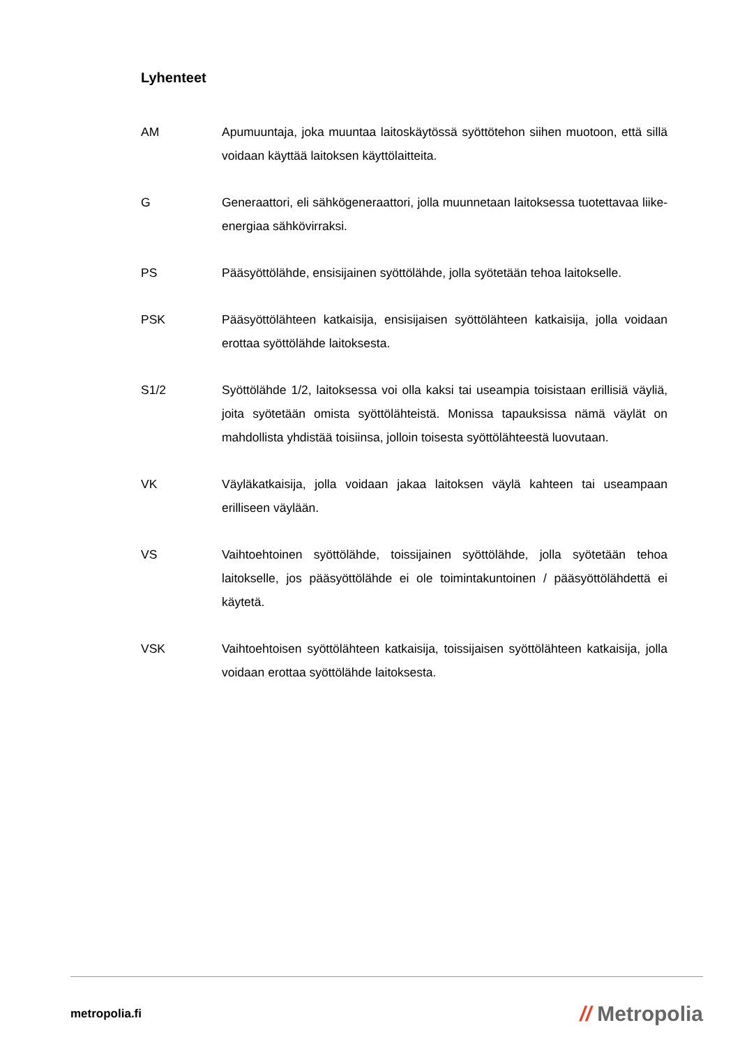Lyhenteet
AM Apumuuntaja, joka muuntaa laitoskäytössä syöttötehon siihen muotoon, että sillä voidaan käyttää laitoksen käyttölaitteita.
G Generaattori, eli sähkögeneraattori, jolla muunnetaan laitoksessa tuotettavaa liike-energiaa sähkövirraksi.
PS Pääsyöttölähde, ensisijainen syöttölähde, jolla syötetään tehoa laitokselle.
PSK Pääsyöttölähteen katkaisija, ensisijaisen syöttölähteen katkaisija, jolla voidaan erottaa syöttölähde laitoksesta.
S1/2 Syöttölähde 1/2, laitoksessa voi olla kaksi tai useampia toisistaan erillisiä väyliä, joita syötetään omista syöttölähteistä. Monissa tapauksissa nämä väylät on mahdollista yhdistää toisiinsa, jolloin toisesta syöttölähteestä luovutaan.
VK Väyläkatkaisija, jolla voidaan jakaa laitoksen väylä kahteen tai useampaan erilliseen väylään.
VS Vaihtoehtoinen syöttölähde, toissijainen syöttölähde, jolla syötetään tehoa laitokselle, jos pääsyöttölähde ei ole toimintakuntoinen / pääsyöttölähdettä ei käytetä.
VSK Vaihtoehtoisen syöttölähteen katkaisija, toissijaisen syöttölähteen katkaisija, jolla voidaan erottaa syöttölähde laitoksesta.
metropolia.fi
// Metropolia